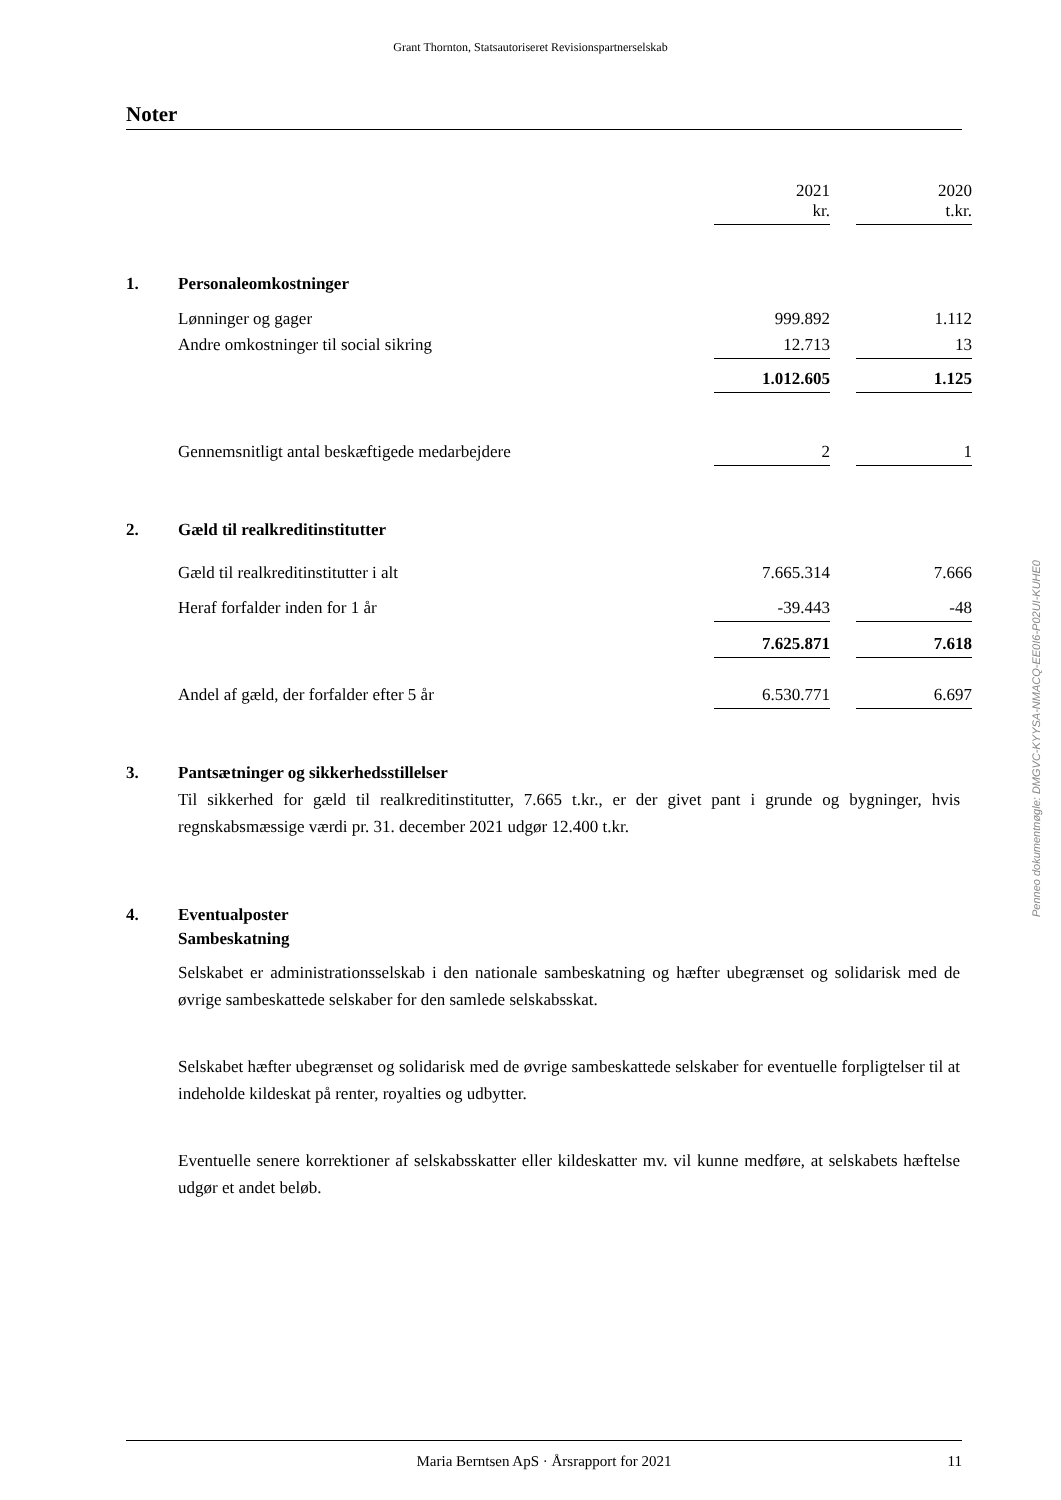Grant Thornton, Statsautoriseret Revisionspartnerselskab
Noter
| | | 2021 kr. | | 2020 t.kr. |
| 1. | Personaleomkostninger | | | |
| | Lønninger og gager | 999.892 | | 1.112 |
| | Andre omkostninger til social sikring | 12.713 | | 13 |
| | | 1.012.605 | | 1.125 |
| | Gennemsnitligt antal beskæftigede medarbejdere | 2 | | 1 |
| 2. | Gæld til realkreditinstitutter | | | |
| | Gæld til realkreditinstitutter i alt | 7.665.314 | | 7.666 |
| | Heraf forfalder inden for 1 år | -39.443 | | -48 |
| | | 7.625.871 | | 7.618 |
| | Andel af gæld, der forfalder efter 5 år | 6.530.771 | | 6.697 |
| 3. | Pantsætninger og sikkerhedsstillelser | | | |
Til sikkerhed for gæld til realkreditinstitutter, 7.665 t.kr., er der givet pant i grunde og bygninger, hvis regnskabsmæssige værdi pr. 31. december 2021 udgør 12.400 t.kr.
4. Eventualposter
Sambeskatning
Selskabet er administrationsselskab i den nationale sambeskatning og hæfter ubegrænset og solidarisk med de øvrige sambeskattede selskaber for den samlede selskabsskat.
Selskabet hæfter ubegrænset og solidarisk med de øvrige sambeskattede selskaber for eventuelle forpligtelser til at indeholde kildeskat på renter, royalties og udbytter.
Eventuelle senere korrektioner af selskabsskatter eller kildeskatter mv. vil kunne medføre, at selskabets hæftelse udgør et andet beløb.
Penneo dokumentnøgle: DMGVC-KYYSA-NMACQ-EE0I6-P02UI-KUHE0
Maria Berntsen ApS · Årsrapport for 2021 11